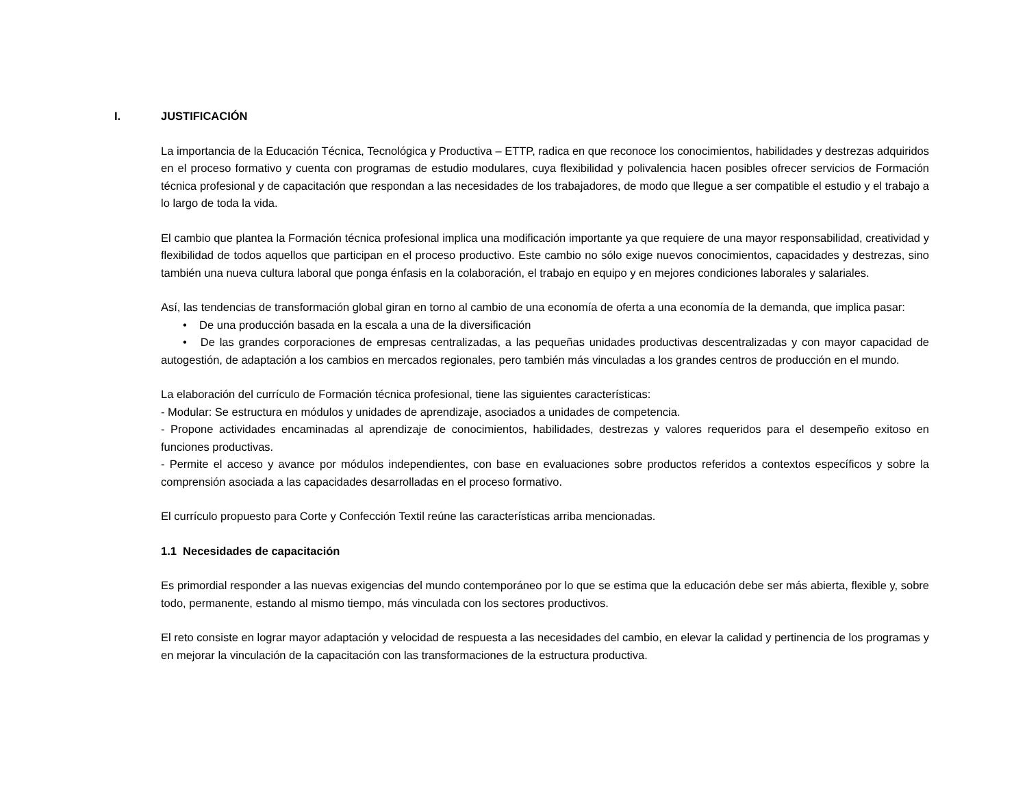I. JUSTIFICACIÓN
La importancia de la Educación Técnica, Tecnológica y Productiva – ETTP, radica en que reconoce los conocimientos, habilidades y destrezas adquiridos en el proceso formativo y cuenta con programas de estudio modulares, cuya flexibilidad y polivalencia hacen posibles ofrecer servicios de Formación técnica profesional y de capacitación que respondan a las necesidades de los trabajadores, de modo que llegue a ser compatible el estudio y el trabajo a lo largo de toda la vida.
El cambio que plantea la Formación técnica profesional implica una modificación importante ya que requiere de una mayor responsabilidad, creatividad y flexibilidad de todos aquellos que participan en el proceso productivo. Este cambio no sólo exige nuevos conocimientos, capacidades y destrezas, sino también una nueva cultura laboral que ponga énfasis en la colaboración, el trabajo en equipo y en mejores condiciones laborales y salariales.
Así, las tendencias de transformación global giran en torno al cambio de una economía de oferta a una economía de la demanda, que implica pasar:
• De una producción basada en la escala a una de la diversificación
• De las grandes corporaciones de empresas centralizadas, a las pequeñas unidades productivas descentralizadas y con mayor capacidad de autogestión, de adaptación a los cambios en mercados regionales, pero también más vinculadas a los grandes centros de producción en el mundo.
La elaboración del currículo de Formación técnica profesional, tiene las siguientes características:
- Modular: Se estructura en módulos y unidades de aprendizaje, asociados a unidades de competencia.
- Propone actividades encaminadas al aprendizaje de conocimientos, habilidades, destrezas y valores requeridos para el desempeño exitoso en funciones productivas.
- Permite el acceso y avance por módulos independientes, con base en evaluaciones sobre productos referidos a contextos específicos y sobre la comprensión asociada a las capacidades desarrolladas en el proceso formativo.
El currículo propuesto para Corte y Confección Textil reúne las características arriba mencionadas.
1.1 Necesidades de capacitación
Es primordial responder a las nuevas exigencias del mundo contemporáneo por lo que se estima que la educación debe ser más abierta, flexible y, sobre todo, permanente, estando al mismo tiempo, más vinculada con los sectores productivos.
El reto consiste en lograr mayor adaptación y velocidad de respuesta a las necesidades del cambio, en elevar la calidad y pertinencia de los programas y en mejorar la vinculación de la capacitación con las transformaciones de la estructura productiva.